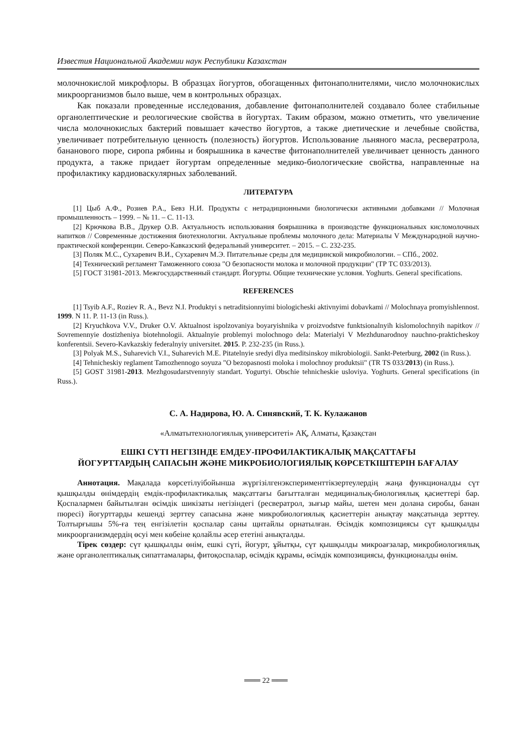Известия Национальной Академии наук Республики Казахстан
молочнокислой микрофлоры. В образцах йогуртов, обогащенных фитонаполнителями, число молочнокислых микроорганизмов было выше, чем в контрольных образцах.
Как показали проведенные исследования, добавление фитонаполнителей создавало более стабильные органолептические и реологические свойства в йогуртах. Таким образом, можно отметить, что увеличение числа молочнокислых бактерий повышает качество йогуртов, а также диетические и лечебные свойства, увеличивает потребительную ценность (полезность) йогуртов. Использование льняного масла, ресвератрола, бананового пюре, сиропа рябины и боярышника в качестве фитонаполнителей увеличивает ценность данного продукта, а также придает йогуртам определенные медико-биологические свойства, направленные на профилактику кардиоваскулярных заболеваний.
ЛИТЕРАТУРА
[1] Цыб А.Ф., Розиев Р.А., Бевз Н.И. Продукты с нетрадиционными биологически активными добавками // Молочная промышленность – 1999. – № 11. – С. 11-13.
[2] Крючкова В.В., Друкер О.В. Актуальность использования боярышника в производстве функциональных кисломолочных напитков // Современные достижения биотехнологии. Актуальные проблемы молочного дела: Материалы V Международной научно-практической конференции. Северо-Кавказский федеральный университет. – 2015. – С. 232-235.
[3] Поляк М.С., Сухаревич В.И., Сухаревич М.Э. Питательные среды для медицинской микробиологии. – СПб., 2002.
[4] Технический регламент Таможенного союза "О безопасности молока и молочной продукции" (ТР ТС 033/2013).
[5] ГОСТ 31981-2013. Межгосударственный стандарт. Йогурты. Общие технические условия. Yoghurts. General specifications.
REFERENCES
[1] Tsyib A.F., Roziev R. A., Bevz N.I. Produktyi s netraditsionnyimi biologicheski aktivnyimi dobavkami // Molochnaya promyishlennost. 1999. N 11. P. 11-13 (in Russ.).
[2] Kryuchkova V.V., Druker O.V. Aktualnost ispolzovaniya boyaryishnika v proizvodstve funktsionalnyih kislomolochnyih napitkov // Sovremennyie dostizheniya biotehnologii. Aktualnyie problemyi molochnogo dela: Materialyi V Mezhdunarodnoy nauchno-prakticheskoy konferentsii. Severo-Kavkazskiy federalnyiy universitet. 2015. P. 232-235 (in Russ.).
[3] Polyak M.S., Suharevich V.I., Suharevich M.E. Pitatelnyie sredyi dlya meditsinskoy mikrobiologii. Sankt-Peterburg, 2002 (in Russ.).
[4] Tehnicheskiy reglament Tamozhennogo soyuza "O bezopasnosti moloka i molochnoy produktsii" (TR TS 033/2013) (in Russ.).
[5] GOST 31981-2013. Mezhgosudarstvennyiy standart. Yogurtyi. Obschie tehnicheskie usloviya. Yoghurts. General specifications (in Russ.).
С. А. Надирова, Ю. А. Синявский, Т. К. Кулажанов
«Алматытехнологиялық университеті» АҚ, Алматы, Қазақстан
ЕШКІ СҮТІ НЕГІЗІНДЕ ЕМДЕУ-ПРОФИЛАКТИКАЛЫҚ МАҚСАТТАҒЫ
ЙОГУРТТАРДЫҢ САПАСЫН ЖӘНЕ МИКРОБИОЛОГИЯЛЫҚ КӨРСЕТКІШТЕРІН БАҒАЛАУ
Аннотация. Мақалада көрсетілуібойынша жүргізілгенэксперименттікзертеулердің жаңа функционалды сүт қышқылды өнімдердің емдік-профилактикалық мақсаттағы бағытталған медициналық-биологиялық қасиеттері бар. Қоспалармен байытылған өсімдік шикізаты негізіндегі (ресвератрол, зығыр майы, шетен мен долана сиробы, банан пюресі) йогурттарды кешенді зерттеу сапасына және микробиологиялық қасиеттерін анықтау мақсатында зерттеу. Толтырғышы 5%-ға тең енгізілетін қоспалар саны щнтайлы орнатылған. Өсімдік композициясы сүт қышқылды микроорганизмдердің өсуі мен көбеіне қолайлы әсер ететіні анықталды.
Тірек сөздер: сүт қышқылды өнім, ешкі сүті, йогурт, ұйытқы, сүт қышқылды микроағзалар, микробиологиялық және органолептикалық сипаттамалары, фитоқоспалар, өсімдік құрамы, өсімдік композициясы, функционалды өнім.
═══ 22 ═══